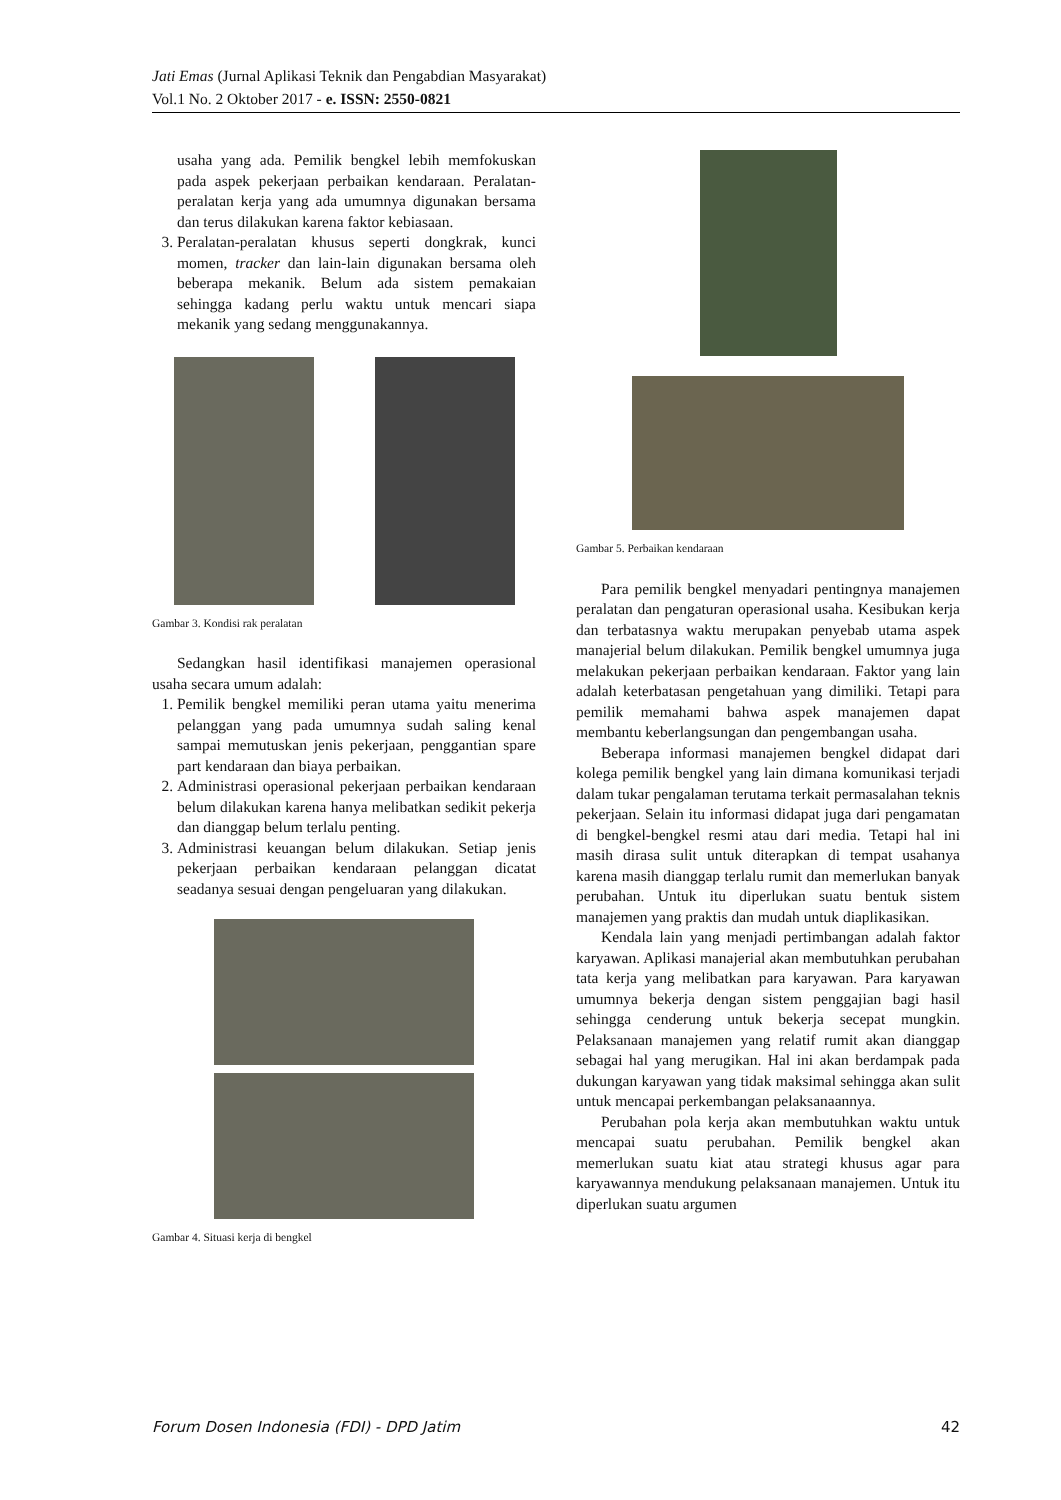Jati Emas (Jurnal Aplikasi Teknik dan Pengabdian Masyarakat)
Vol.1 No. 2 Oktober 2017 - e. ISSN: 2550-0821
usaha yang ada. Pemilik bengkel lebih memfokuskan pada aspek pekerjaan perbaikan kendaraan. Peralatan-peralatan kerja yang ada umumnya digunakan bersama dan terus dilakukan karena faktor kebiasaan.
3. Peralatan-peralatan khusus seperti dongkrak, kunci momen, tracker dan lain-lain digunakan bersama oleh beberapa mekanik. Belum ada sistem pemakaian sehingga kadang perlu waktu untuk mencari siapa mekanik yang sedang menggunakannya.
Gambar 3. Kondisi rak peralatan
Sedangkan hasil identifikasi manajemen operasional usaha secara umum adalah:
1. Pemilik bengkel memiliki peran utama yaitu menerima pelanggan yang pada umumnya sudah saling kenal sampai memutuskan jenis pekerjaan, penggantian spare part kendaraan dan biaya perbaikan.
2. Administrasi operasional pekerjaan perbaikan kendaraan belum dilakukan karena hanya melibatkan sedikit pekerja dan dianggap belum terlalu penting.
3. Administrasi keuangan belum dilakukan. Setiap jenis pekerjaan perbaikan kendaraan pelanggan dicatat seadanya sesuai dengan pengeluaran yang dilakukan.
Gambar 4. Situasi kerja di bengkel
Gambar 5. Perbaikan kendaraan
Para pemilik bengkel menyadari pentingnya manajemen peralatan dan pengaturan operasional usaha. Kesibukan kerja dan terbatasnya waktu merupakan penyebab utama aspek manajerial belum dilakukan. Pemilik bengkel umumnya juga melakukan pekerjaan perbaikan kendaraan. Faktor yang lain adalah keterbatasan pengetahuan yang dimiliki. Tetapi para pemilik memahami bahwa aspek manajemen dapat membantu keberlangsungan dan pengembangan usaha.
Beberapa informasi manajemen bengkel didapat dari kolega pemilik bengkel yang lain dimana komunikasi terjadi dalam tukar pengalaman terutama terkait permasalahan teknis pekerjaan. Selain itu informasi didapat juga dari pengamatan di bengkel-bengkel resmi atau dari media. Tetapi hal ini masih dirasa sulit untuk diterapkan di tempat usahanya karena masih dianggap terlalu rumit dan memerlukan banyak perubahan. Untuk itu diperlukan suatu bentuk sistem manajemen yang praktis dan mudah untuk diaplikasikan.
Kendala lain yang menjadi pertimbangan adalah faktor karyawan. Aplikasi manajerial akan membutuhkan perubahan tata kerja yang melibatkan para karyawan. Para karyawan umumnya bekerja dengan sistem penggajian bagi hasil sehingga cenderung untuk bekerja secepat mungkin. Pelaksanaan manajemen yang relatif rumit akan dianggap sebagai hal yang merugikan. Hal ini akan berdampak pada dukungan karyawan yang tidak maksimal sehingga akan sulit untuk mencapai perkembangan pelaksanaannya.
Perubahan pola kerja akan membutuhkan waktu untuk mencapai suatu perubahan. Pemilik bengkel akan memerlukan suatu kiat atau strategi khusus agar para karyawannya mendukung pelaksanaan manajemen. Untuk itu diperlukan suatu argumen
Forum Dosen Indonesia (FDI) - DPD Jatim 42